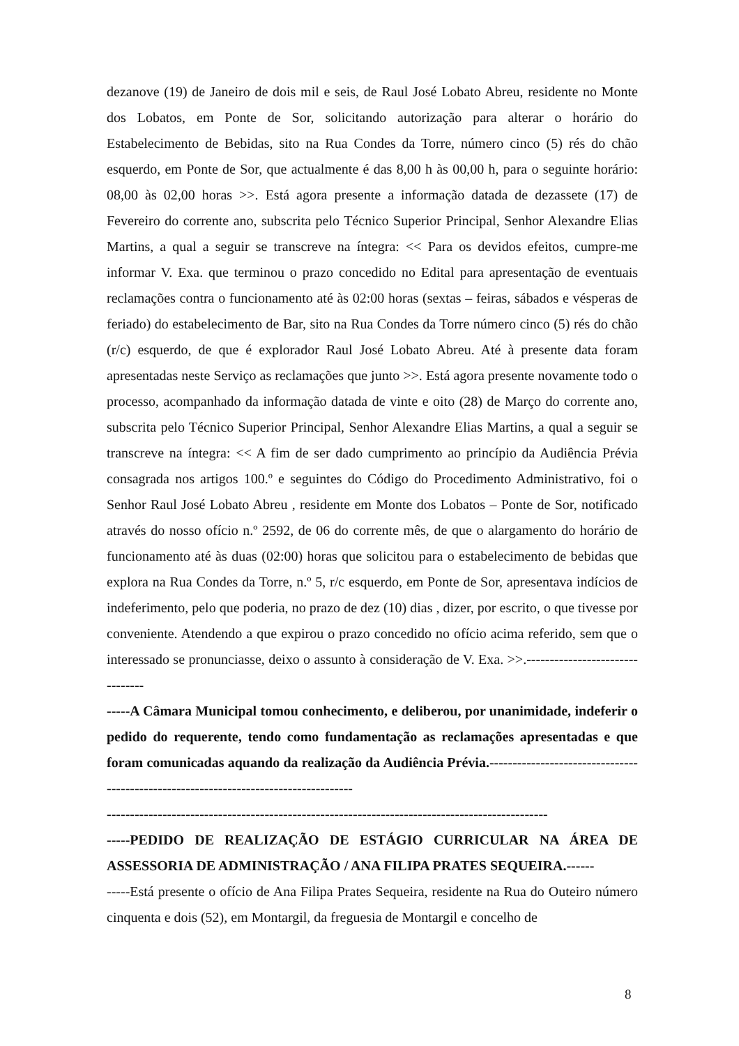dezanove (19) de Janeiro de dois mil e seis, de Raul José Lobato Abreu, residente no Monte dos Lobatos, em Ponte de Sor, solicitando autorização para alterar o horário do Estabelecimento de Bebidas, sito na Rua Condes da Torre, número cinco (5) rés do chão esquerdo, em Ponte de Sor, que actualmente é das 8,00 h às 00,00 h, para o seguinte horário: 08,00 às 02,00 horas >>. Está agora presente a informação datada de dezassete (17) de Fevereiro do corrente ano, subscrita pelo Técnico Superior Principal, Senhor Alexandre Elias Martins, a qual a seguir se transcreve na íntegra: << Para os devidos efeitos, cumpre-me informar V. Exa. que terminou o prazo concedido no Edital para apresentação de eventuais reclamações contra o funcionamento até às 02:00 horas (sextas – feiras, sábados e vésperas de feriado) do estabelecimento de Bar, sito na Rua Condes da Torre número cinco (5) rés do chão (r/c) esquerdo, de que é explorador Raul José Lobato Abreu. Até à presente data foram apresentadas neste Serviço as reclamações que junto >>. Está agora presente novamente todo o processo, acompanhado da informação datada de vinte e oito (28) de Março do corrente ano, subscrita pelo Técnico Superior Principal, Senhor Alexandre Elias Martins, a qual a seguir se transcreve na íntegra: << A fim de ser dado cumprimento ao princípio da Audiência Prévia consagrada nos artigos 100.º e seguintes do Código do Procedimento Administrativo, foi o Senhor Raul José Lobato Abreu , residente em Monte dos Lobatos – Ponte de Sor, notificado através do nosso ofício n.º 2592, de 06 do corrente mês, de que o alargamento do horário de funcionamento até às duas (02:00) horas que solicitou para o estabelecimento de bebidas que explora na Rua Condes da Torre, n.º 5, r/c esquerdo, em Ponte de Sor, apresentava indícios de indeferimento, pelo que poderia, no prazo de dez (10) dias , dizer, por escrito, o que tivesse por conveniente. Atendendo a que expirou o prazo concedido no ofício acima referido, sem que o interessado se pronunciasse, deixo o assunto à consideração de V. Exa. >>.--------------------------------
-----A Câmara Municipal tomou conhecimento, e deliberou, por unanimidade, indeferir o pedido do requerente, tendo como fundamentação as reclamações apresentadas e que foram comunicadas aquando da realização da Audiência Prévia.-------------------------------------------------------------------------------------
-----------------------------------------------------------------------------------------------
-----PEDIDO DE REALIZAÇÃO DE ESTÁGIO CURRICULAR NA ÁREA DE ASSESSORIA DE ADMINISTRAÇÃO / ANA FILIPA PRATES SEQUEIRA.------
-----Está presente o ofício de Ana Filipa Prates Sequeira, residente na Rua do Outeiro número cinquenta e dois (52), em Montargil, da freguesia de Montargil e concelho de
8